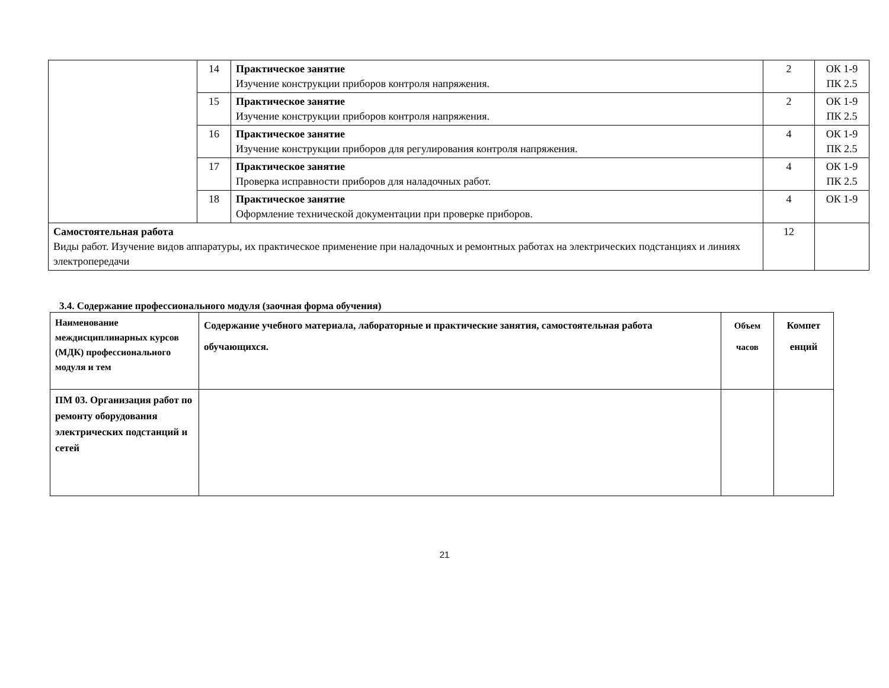| | 14 | Практическое занятие Изучение конструкции приборов контроля напряжения. | 2 | ОК 1-9 ПК 2.5 |
| | 15 | Практическое занятие Изучение конструкции приборов контроля напряжения. | 2 | ОК 1-9 ПК 2.5 |
| | 16 | Практическое занятие Изучение конструкции приборов для регулирования контроля напряжения. | 4 | ОК 1-9 ПК 2.5 |
| | 17 | Практическое занятие Проверка исправности приборов для наладочных работ. | 4 | ОК 1-9 ПК 2.5 |
| | 18 | Практическое занятие Оформление технической документации при проверке приборов. | 4 | ОК 1-9 |
| Самостоятельная работа Виды работ. Изучение видов аппаратуры, их практическое применение при наладочных и ремонтных работах на электрических подстанциях и линиях электропередачи | | | 12 | |
3.4. Содержание профессионального модуля (заочная форма обучения)
| Наименование междисциплинарных курсов (МДК) профессионального модуля и тем | Содержание учебного материала, лабораторные и практические занятия, самостоятельная работа обучающихся. | Объем часов | Компет енций |
| --- | --- | --- | --- |
| ПМ 03. Организация работ по ремонту оборудования электрических подстанций и сетей | | | |
21